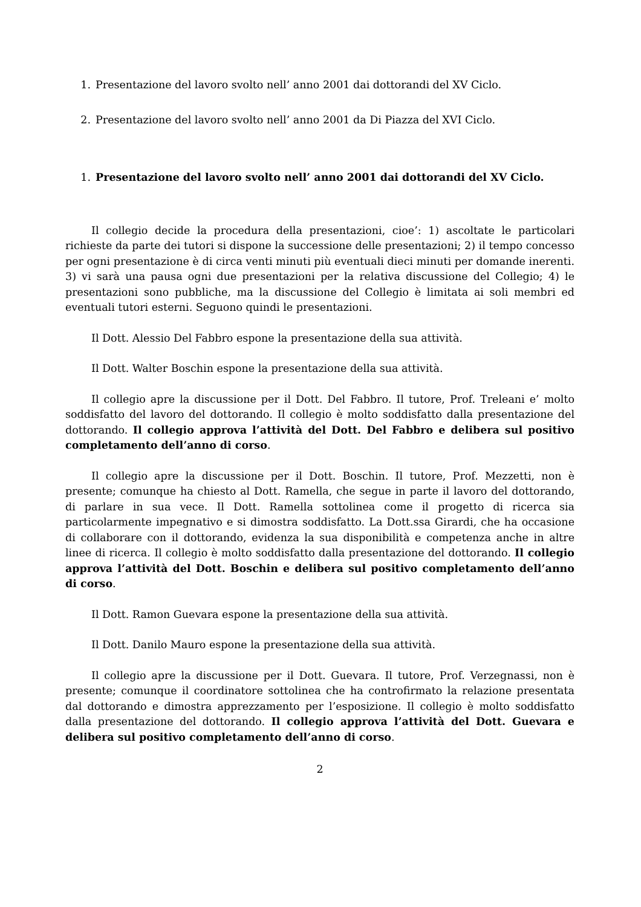1. Presentazione del lavoro svolto nell’ anno 2001 dai dottorandi del XV Ciclo.
2. Presentazione del lavoro svolto nell’ anno 2001 da Di Piazza del XVI Ciclo.
1. Presentazione del lavoro svolto nell’ anno 2001 dai dottorandi del XV Ciclo.
Il collegio decide la procedura della presentazioni, cioe’: 1) ascoltate le particolari richieste da parte dei tutori si dispone la successione delle presentazioni; 2) il tempo concesso per ogni presentazione è di circa venti minuti più eventuali dieci minuti per domande inerenti. 3) vi sarà una pausa ogni due presentazioni per la relativa discussione del Collegio; 4) le presentazioni sono pubbliche, ma la discussione del Collegio è limitata ai soli membri ed eventuali tutori esterni. Seguono quindi le presentazioni.
Il Dott. Alessio Del Fabbro espone la presentazione della sua attività.
Il Dott. Walter Boschin espone la presentazione della sua attività.
Il collegio apre la discussione per il Dott. Del Fabbro. Il tutore, Prof. Treleani e’ molto soddisfatto del lavoro del dottorando. Il collegio è molto soddisfatto dalla presentazione del dottorando. Il collegio approva l’attività del Dott. Del Fabbro e delibera sul positivo completamento dell’anno di corso.
Il collegio apre la discussione per il Dott. Boschin. Il tutore, Prof. Mezzetti, non è presente; comunque ha chiesto al Dott. Ramella, che segue in parte il lavoro del dottorando, di parlare in sua vece. Il Dott. Ramella sottolinea come il progetto di ricerca sia particolarmente impegnativo e si dimostra soddisfatto. La Dott.ssa Girardi, che ha occasione di collaborare con il dottorando, evidenza la sua disponibilità e competenza anche in altre linee di ricerca. Il collegio è molto soddisfatto dalla presentazione del dottorando. Il collegio approva l’attività del Dott. Boschin e delibera sul positivo completamento dell’anno di corso.
Il Dott. Ramon Guevara espone la presentazione della sua attività.
Il Dott. Danilo Mauro espone la presentazione della sua attività.
Il collegio apre la discussione per il Dott. Guevara. Il tutore, Prof. Verzegnassi, non è presente; comunque il coordinatore sottolinea che ha controfirmato la relazione presentata dal dottorando e dimostra apprezzamento per l’esposizione. Il collegio è molto soddisfatto dalla presentazione del dottorando. Il collegio approva l’attività del Dott. Guevara e delibera sul positivo completamento dell’anno di corso.
2